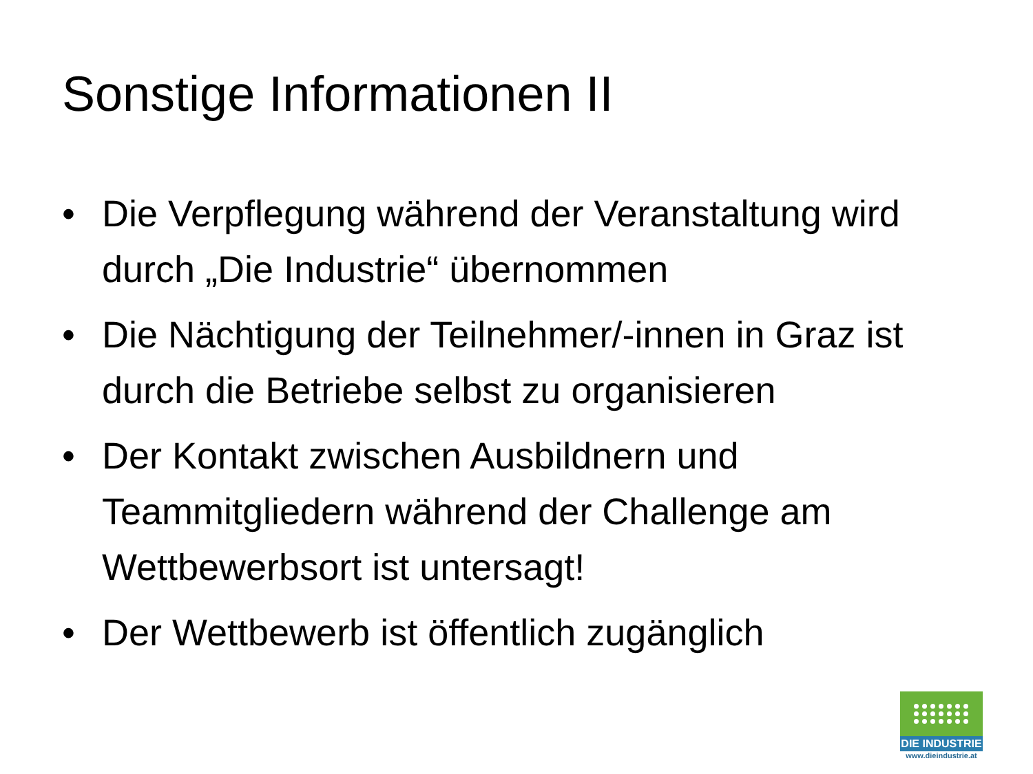Sonstige Informationen II
• Die Verpflegung während der Veranstaltung wird durch „Die Industrie“ übernommen
• Die Nächtigung der Teilnehmer/-innen in Graz ist durch die Betriebe selbst zu organisieren
• Der Kontakt zwischen Ausbildnern und Teammitgliedern während der Challenge am Wettbewerbsort ist untersagt!
• Der Wettbewerb ist öffentlich zugänglich
DIE INDUSTRIE
www.dieindustrie.at